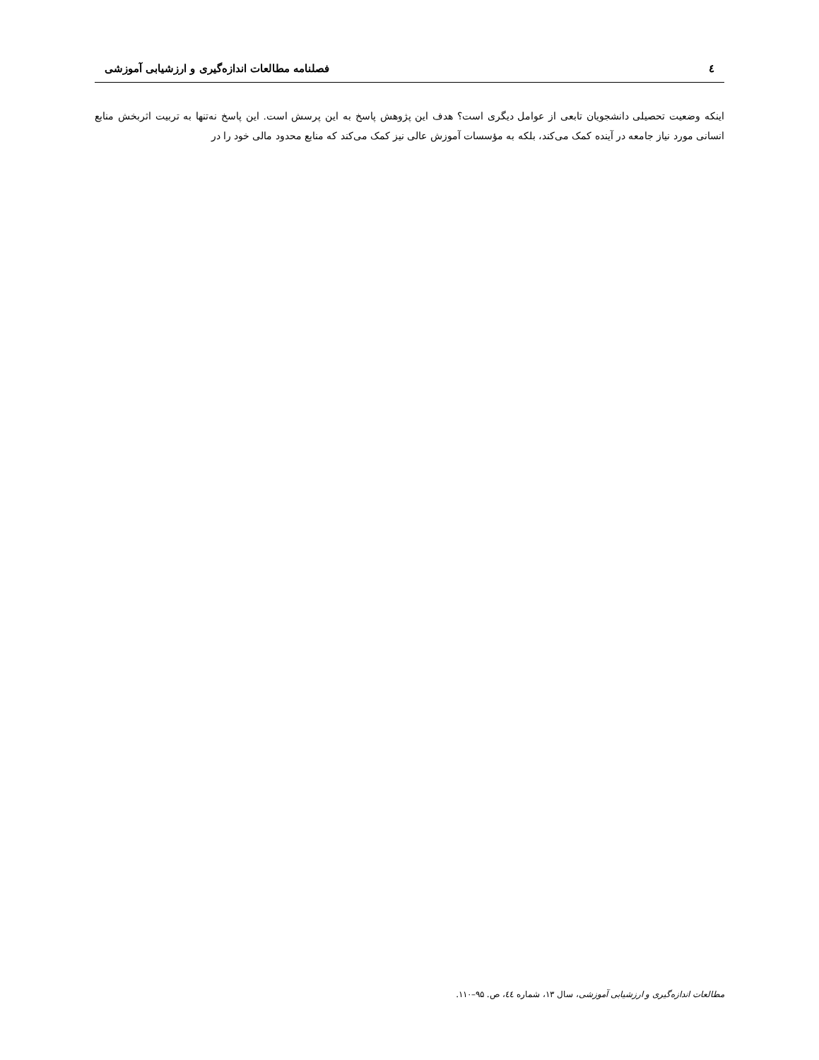٤ فصلنامه مطالعات اندازه‌گیری و ارزشیابی آموزشی
اینکه وضعیت تحصیلی دانشجویان تابعی از عوامل دیگری است؟ هدف این پژوهش پاسخ به این پرسش است. این پاسخ نه‌تنها به تربیت اثربخش منابع انسانی مورد نیاز جامعه در آینده کمک می‌کند، بلکه به مؤسسات آموزش عالی نیز کمک می‌کند که منابع محدود مالی خود را در
مطالعات اندازه‌گیری و ارزشیابی آموزشی، سال ۱۳، شماره ٤٤، ص. ۹۵–۱۱۰.